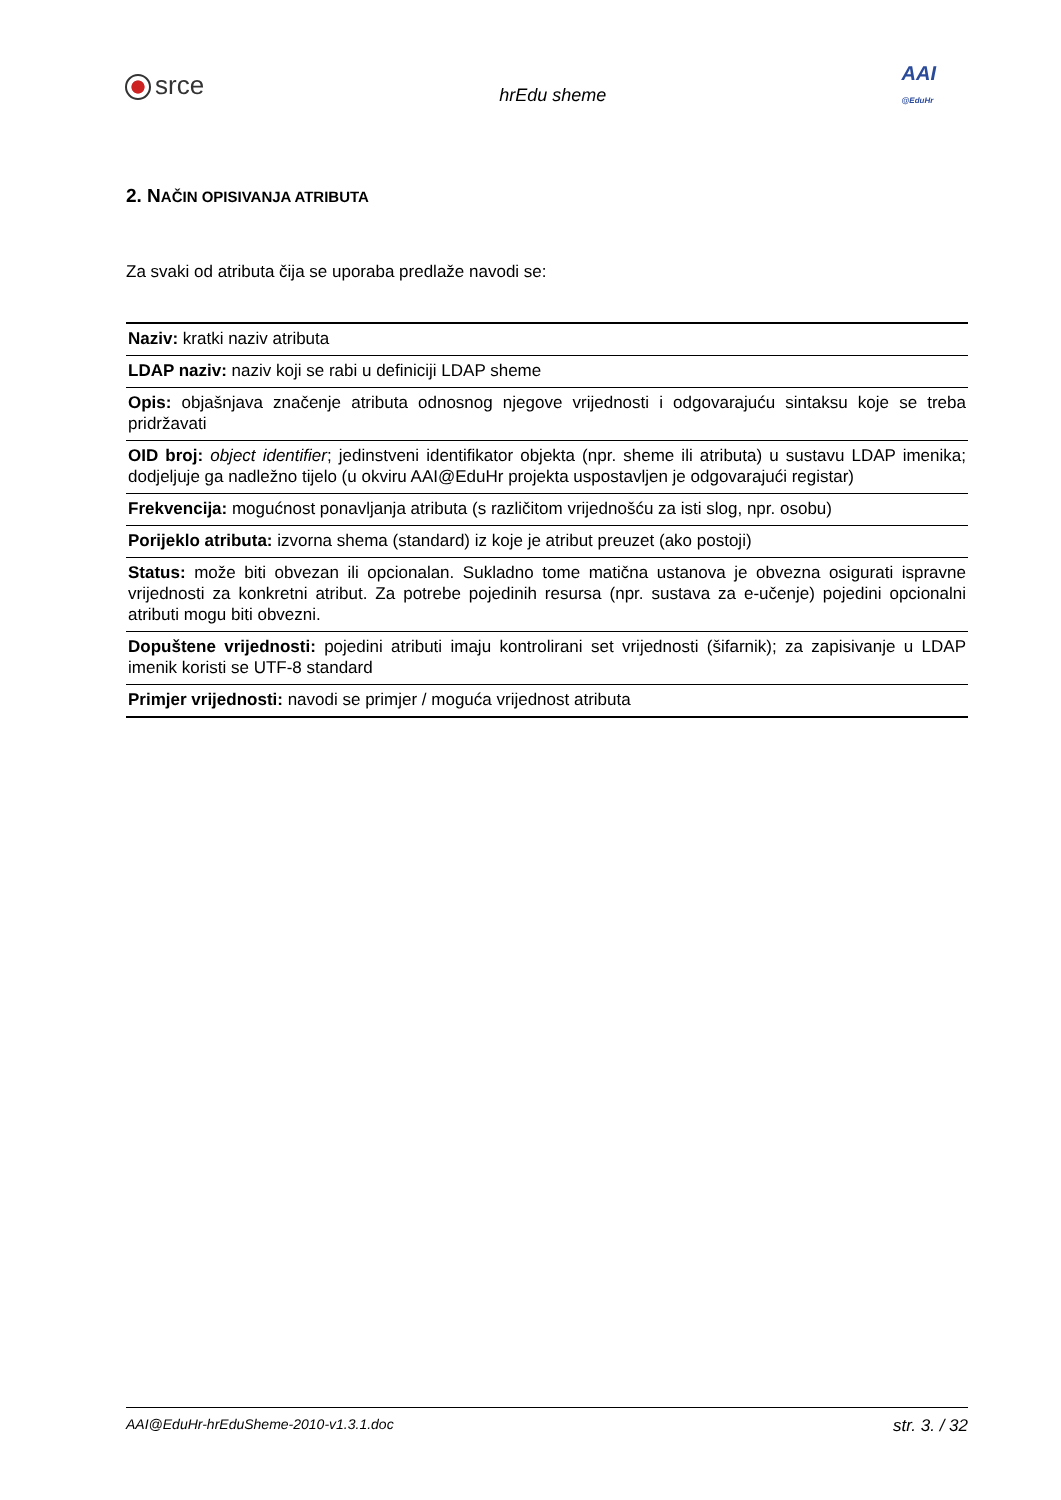srce
hrEdu sheme
AAI
@EduHr
2. NAČIN OPISIVANJA ATRIBUTA
Za svaki od atributa čija se uporaba predlaže navodi se:
| Naziv: kratki naziv atributa |
| LDAP naziv: naziv koji se rabi u definiciji LDAP sheme |
| Opis: objašnjava značenje atributa odnosnog njegove vrijednosti i odgovarajuću sintaksu koje se treba pridržavati |
| OID broj: object identifier ; jedinstveni identifikator objekta (npr. sheme ili atributa) u sustavu LDAP imenika; dodjeljuje ga nadležno tijelo (u okviru AAI@EduHr projekta uspostavljen je odgovarajući registar) |
| Frekvencija: mogućnost ponavljanja atributa (s različitom vrijednošću za isti slog, npr. osobu) |
| Porijeklo atributa: izvorna shema (standard) iz koje je atribut preuzet (ako postoji) |
| Status: može biti obvezan ili opcionalan. Sukladno tome matična ustanova je obvezna osigurati ispravne vrijednosti za konkretni atribut. Za potrebe pojedinih resursa (npr. sustava za e-učenje) pojedini opcionalni atributi mogu biti obvezni. |
| Dopuštene vrijednosti: pojedini atributi imaju kontrolirani set vrijednosti (šifarnik); za zapisivanje u LDAP imenik koristi se UTF-8 standard |
| Primjer vrijednosti: navodi se primjer / moguća vrijednost atributa |
AAI@EduHr-hrEduSheme-2010-v1.3.1.doc str. 3. / 32